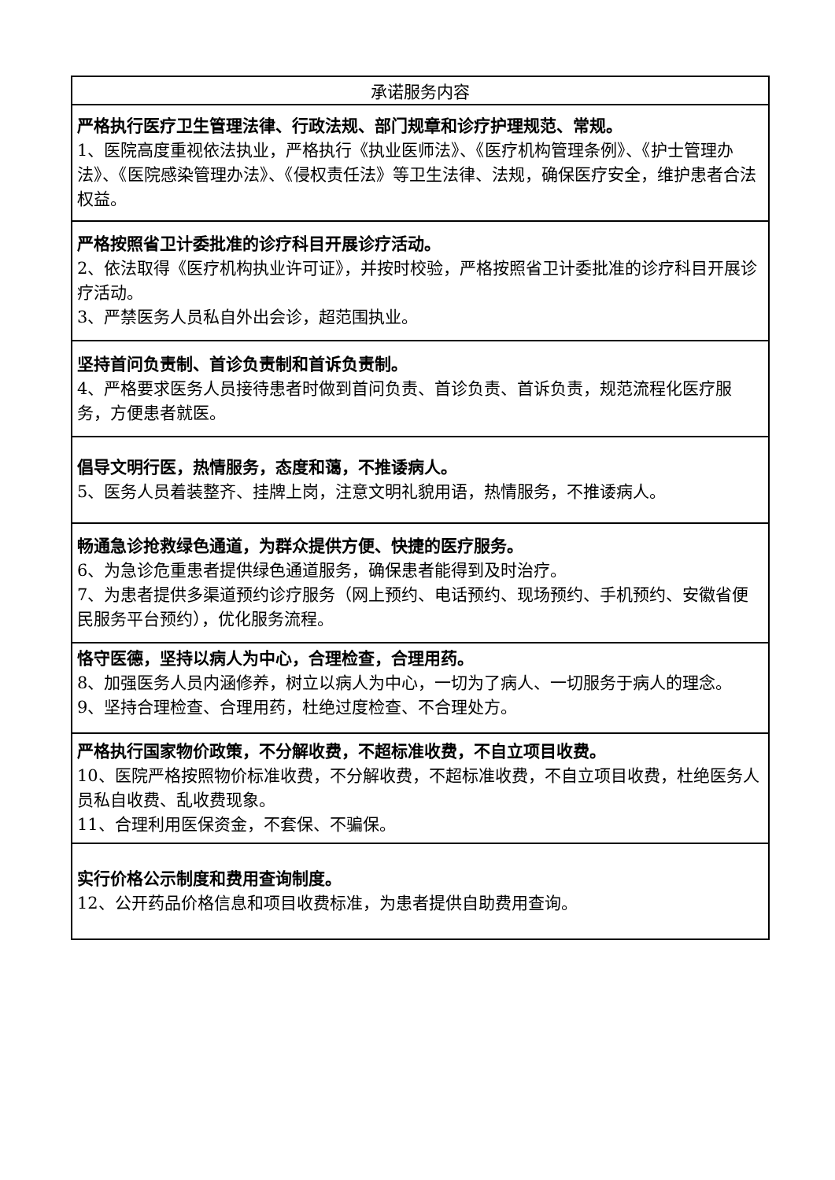| 承诺服务内容 |
| --- |
| 严格执行医疗卫生管理法律、行政法规、部门规章和诊疗护理规范、常规。 1、医院高度重视依法执业，严格执行《执业医师法》、《医疗机构管理条例》、《护士管理办法》、《医院感染管理办法》、《侵权责任法》等卫生法律、法规，确保医疗安全，维护患者合法权益。 |
| 严格按照省卫计委批准的诊疗科目开展诊疗活动。 2、依法取得《医疗机构执业许可证》，并按时校验，严格按照省卫计委批准的诊疗科目开展诊疗活动。 3、严禁医务人员私自外出会诊，超范围执业。 |
| 坚持首问负责制、首诊负责制和首诉负责制。 4、严格要求医务人员接待患者时做到首问负责、首诊负责、首诉负责，规范流程化医疗服务，方便患者就医。 |
| 倡导文明行医，热情服务，态度和蔼，不推诿病人。 5、医务人员着装整齐、挂牌上岗，注意文明礼貌用语，热情服务，不推诿病人。 |
| 畅通急诊抢救绿色通道，为群众提供方便、快捷的医疗服务。 6、为急诊危重患者提供绿色通道服务，确保患者能得到及时治疗。 7、为患者提供多渠道预约诊疗服务（网上预约、电话预约、现场预约、手机预约、安徽省便民服务平台预约），优化服务流程。 |
| 恪守医德，坚持以病人为中心，合理检查，合理用药。 8、加强医务人员内涵修养，树立以病人为中心，一切为了病人、一切服务于病人的理念。 9、坚持合理检查、合理用药，杜绝过度检查、不合理处方。 |
| 严格执行国家物价政策，不分解收费，不超标准收费，不自立项目收费。 10、医院严格按照物价标准收费，不分解收费，不超标准收费，不自立项目收费，杜绝医务人员私自收费、乱收费现象。 11、合理利用医保资金，不套保、不骗保。 |
| 实行价格公示制度和费用查询制度。 12、公开药品价格信息和项目收费标准，为患者提供自助费用查询。 |